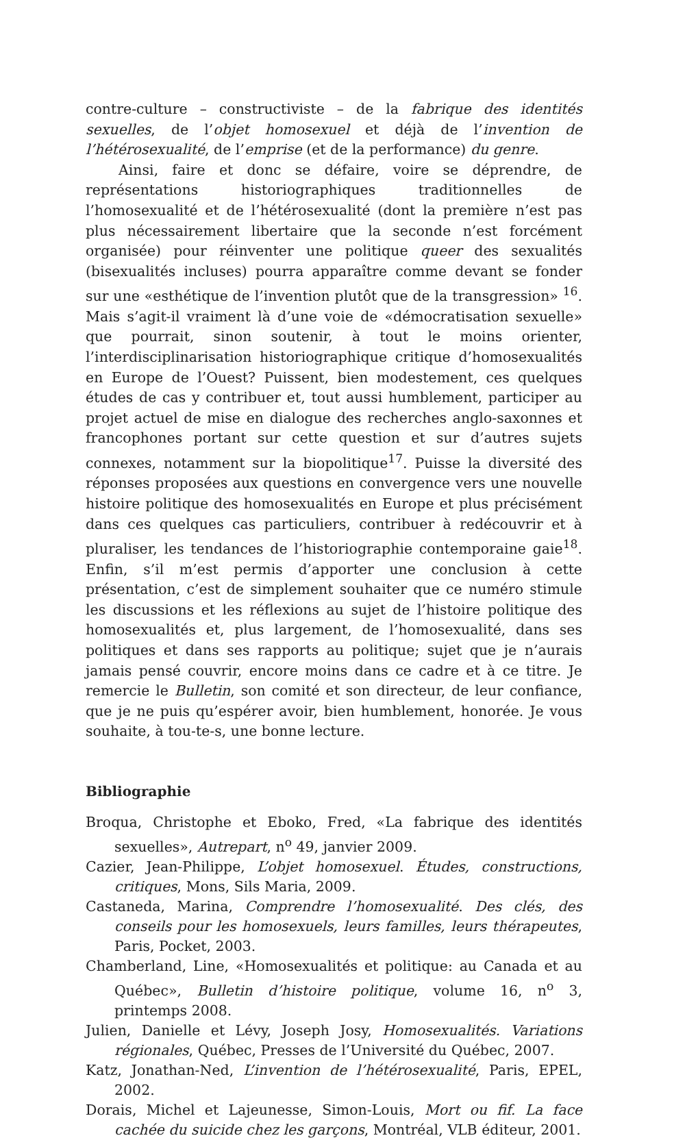contre-culture – constructiviste – de la fabrique des identités sexuelles, de l’objet homosexuel et déjà de l’invention de l’hétérosexualité, de l’emprise (et de la performance) du genre.
Ainsi, faire et donc se défaire, voire se déprendre, de représentations historiographiques traditionnelles de l’homosexualité et de l’hétérosexualité (dont la première n’est pas plus nécessairement libertaire que la seconde n’est forcément organisée) pour réinventer une politique queer des sexualités (bisexualités incluses) pourra apparaître comme devant se fonder sur une «esthétique de l’invention plutôt que de la transgression» <sup>16</sup>. Mais s’agit-il vraiment là d’une voie de «démocratisation sexuelle» que pourrait, sinon soutenir, à tout le moins orienter, l’interdisciplinarisation historiographique critique d’homosexualités en Europe de l’Ouest? Puissent, bien modestement, ces quelques études de cas y contribuer et, tout aussi humblement, participer au projet actuel de mise en dialogue des recherches anglo-saxonnes et francophones portant sur cette question et sur d’autres sujets connexes, notamment sur la biopolitique<sup>17</sup>. Puisse la diversité des réponses proposées aux questions en convergence vers une nouvelle histoire politique des homosexualités en Europe et plus précisément dans ces quelques cas particuliers, contribuer à redécouvrir et à pluraliser, les tendances de l’historiographie contemporaine gaie<sup>18</sup>. Enfin, s’il m’est permis d’apporter une conclusion à cette présentation, c’est de simplement souhaiter que ce numéro stimule les discussions et les réflexions au sujet de l’histoire politique des homosexualités et, plus largement, de l’homosexualité, dans ses politiques et dans ses rapports au politique; sujet que je n’aurais jamais pensé couvrir, encore moins dans ce cadre et à ce titre. Je remercie le Bulletin, son comité et son directeur, de leur confiance, que je ne puis qu’espérer avoir, bien humblement, honorée. Je vous souhaite, à tou-te-s, une bonne lecture.
Bibliographie
Broqua, Christophe et Eboko, Fred, «La fabrique des identités sexuelles», Autrepart, n<sup>o</sup> 49, janvier 2009.
Cazier, Jean-Philippe, L’objet homosexuel. Études, constructions, critiques, Mons, Sils Maria, 2009.
Castaneda, Marina, Comprendre l’homosexualité. Des clés, des conseils pour les homosexuels, leurs familles, leurs thérapeutes, Paris, Pocket, 2003.
Chamberland, Line, «Homosexualités et politique: au Canada et au Québec», Bulletin d’histoire politique, volume 16, n<sup>o</sup> 3, printemps 2008.
Julien, Danielle et Lévy, Joseph Josy, Homosexualités. Variations régionales, Québec, Presses de l’Université du Québec, 2007.
Katz, Jonathan-Ned, L’invention de l’hétérosexualité, Paris, EPEL, 2002.
Dorais, Michel et Lajeunesse, Simon-Louis, Mort ou fif. La face cachée du suicide chez les garçons, Montréal, VLB éditeur, 2001.